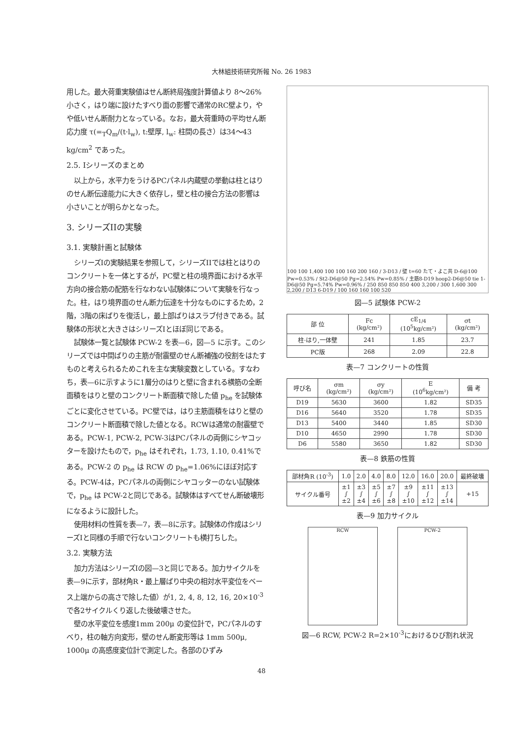大林組技術研究所報 No. 26 1983
用した。最大荷重実験値はせん断終局強度計算値より 8〜26%小さく，はり端に設けたすべり面の影響で通常のRC壁より，やや低いせん断耐力となっている。なお，最大荷重時の平均せん断応力度 τ(=<sub>T</sub>Q<sub>m</sub>/(t·l<sub>w</sub>), t:壁厚, l<sub>w</sub>: 柱間の長さ）は34〜43 kg/cm<sup>2</sup> であった。
2.5. Iシリーズのまとめ
以上から，水平力をうけるPCパネル内蔵壁の挙動は柱とはりのせん断伝達能力に大きく依存し，壁と柱の接合方法の影響は小さいことが明らかとなった。
3. シリーズIIの実験
3.1. 実験計画と試験体
シリーズIの実験結果を参照して，シリーズIIでは柱とはりのコンクリートを一体とするが，PC壁と柱の境界面における水平方向の接合筋の配筋を行なわない試験体について実験を行なった。柱，はり境界面のせん断力伝達を十分なものにするため，2階，3階の床ばりを復活し，最上部ばりはスラブ付きである。試験体の形状と大きさはシリーズIとほぼ同じである。
試験体一覧と試験体 PCW-2 を表—6，図—5 に示す。このシリーズでは中間ばりの主筋が耐震壁のせん断補強の役割をはたすものと考えられるためこれを主な実験変数としている。すなわち，表—6に示すように1層分のはりと壁に含まれる横筋の全断面積をはりと壁のコンクリート断面積で除した値 p<sub>he</sub> を試験体ごとに変化させている。PC壁では，はり主筋面積をはりと壁のコンクリート断面積で除した値となる。RCWは通常の耐震壁である。PCW-1, PCW-2, PCW-3はPCパネルの両側にシヤコッターを設けたもので，p<sub>he</sub> はそれぞれ，1.73, 1.10, 0.41%である。PCW-2 の p<sub>he</sub> は RCW の p<sub>he</sub>=1.06%にほぼ対応する。PCW-4は，PCパネルの両側にシヤコッターのない試験体で，p<sub>he</sub> は PCW-2と同じである。試験体はすべてせん断破壊形になるように設計した。
使用材料の性質を表—7，表—8に示す。試験体の作成はシリーズIと同様の手順で行ないコンクリートも横打ちした。
3.2. 実験方法
加力方法はシリーズIの図—3と同じである。加力サイクルを表—9に示す，部材角R・最上層ばり中央の相対水平変位をベース上端からの高さで除した値）が1, 2, 4, 8, 12, 16, 20×10<sup>-3</sup> で各2サイクルくり返した後破壊させた。
壁の水平変位を感度1mm 200μ の変位計で，PCパネルのすべり，柱の軸方向変形，壁のせん断変形等は 1mm 500μ, 1000μ の高感度変位計で測定した。各部のひずみ
100 100 1,400 100 100 160 200 160 / 3-D13 / 壁 t=60 たて・よこ共 D-6@100 Pw=0.53% / St2-D6@50 Pg=2.54% Pw=0.85% / 主筋8-D19 hoop2-D6@50 tie 1-D6@50 Pg=5.74% Pw=0.96% / 250 850 850 850 400 3,200 / 300 1,600 300 2,200 / D13 6-D19 / 100 160 160 100 520
図—5 試験体 PCW-2
| 部 位 | Fc (kg/cm²) | cE<sub>1/4</sub> (10<sup>5</sup>kg/cm²) | σt (kg/cm²) |
| --- | --- | --- | --- |
| 柱·はり,一体壁 | 241 | 1.85 | 23.7 |
| PC版 | 268 | 2.09 | 22.8 |
表—7 コンクリートの性質
| 呼び名 | σm (kg/cm²) | σy (kg/cm²) | E (10<sup>6</sup>kg/cm²) | 備 考 |
| --- | --- | --- | --- | --- |
| D19 | 5630 | 3600 | 1.82 | SD35 |
| D16 | 5640 | 3520 | 1.78 | SD35 |
| D13 | 5400 | 3440 | 1.85 | SD30 |
| D10 | 4650 | 2990 | 1.78 | SD30 |
| D6 | 5580 | 3650 | 1.82 | SD30 |
表—8 鉄筋の性質
| 部材角R (10<sup>-3</sup>) | 1.0 | 2.0 | 4.0 | 8.0 | 12.0 | 16.0 | 20.0 | 最終破壊 |
| --- | --- | --- | --- | --- | --- | --- | --- | --- |
| サイクル番号 | ±1 ∫ ±2 | ±3 ∫ ±4 | ±5 ∫ ±6 | ±7 ∫ ±8 | ±9 ∫ ±10 | ±11 ∫ ±12 | ±13 ∫ ±14 | +15 |
表—9 加力サイクル
RCW PCW-2
図—6 RCW, PCW-2 R=2×10<sup>-3</sup>におけるひび割れ状況
48